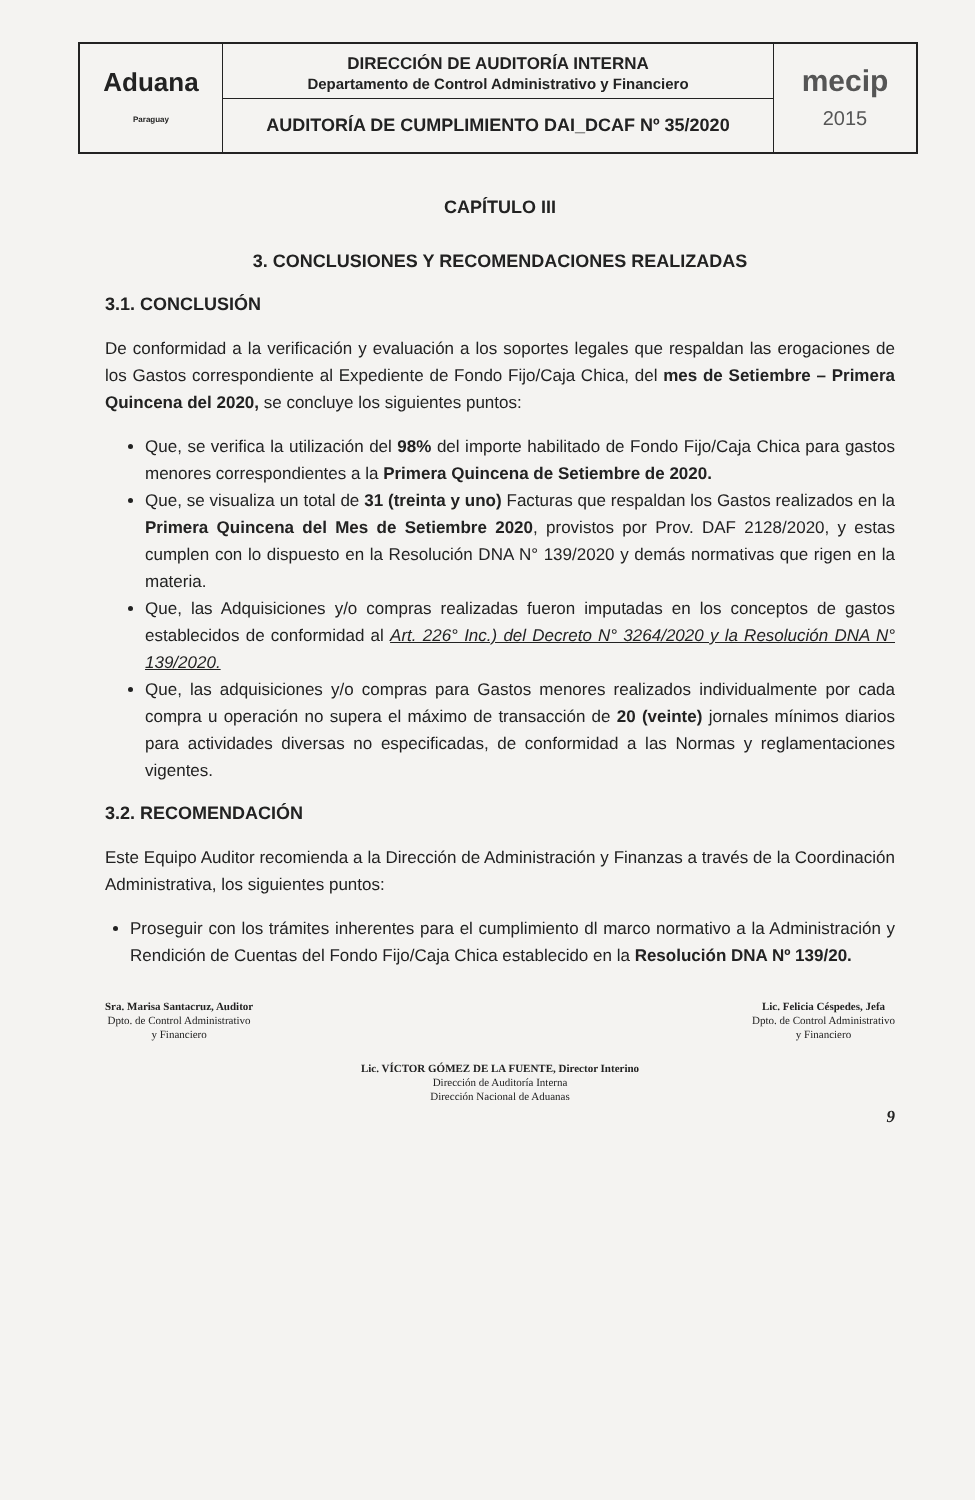| Aduana Paraguay | DIRECCIÓN DE AUDITORÍA INTERNA Departamento de Control Administrativo y Financiero | mecip 2015 |
| | AUDITORÍA DE CUMPLIMIENTO DAI_DCAF Nº 35/2020 | |
CAPÍTULO III
3. CONCLUSIONES Y RECOMENDACIONES REALIZADAS
3.1. CONCLUSIÓN
De conformidad a la verificación y evaluación a los soportes legales que respaldan las erogaciones de los Gastos correspondiente al Expediente de Fondo Fijo/Caja Chica, del mes de Setiembre – Primera Quincena del 2020, se concluye los siguientes puntos:
Que, se verifica la utilización del 98% del importe habilitado de Fondo Fijo/Caja Chica para gastos menores correspondientes a la Primera Quincena de Setiembre de 2020.
Que, se visualiza un total de 31 (treinta y uno) Facturas que respaldan los Gastos realizados en la Primera Quincena del Mes de Setiembre 2020, provistos por Prov. DAF 2128/2020, y estas cumplen con lo dispuesto en la Resolución DNA N° 139/2020 y demás normativas que rigen en la materia.
Que, las Adquisiciones y/o compras realizadas fueron imputadas en los conceptos de gastos establecidos de conformidad al Art. 226° Inc.) del Decreto N° 3264/2020 y la Resolución DNA N° 139/2020.
Que, las adquisiciones y/o compras para Gastos menores realizados individualmente por cada compra u operación no supera el máximo de transacción de 20 (veinte) jornales mínimos diarios para actividades diversas no especificadas, de conformidad a las Normas y reglamentaciones vigentes.
3.2. RECOMENDACIÓN
Este Equipo Auditor recomienda a la Dirección de Administración y Finanzas a través de la Coordinación Administrativa, los siguientes puntos:
Proseguir con los trámites inherentes para el cumplimiento dl marco normativo a la Administración y Rendición de Cuentas del Fondo Fijo/Caja Chica establecido en la Resolución DNA Nº 139/20.
Sra. Marisa Santacruz, Auditor
Dpto. de Control Administrativo
y Financiero
Lic. Felicia Céspedes, Jefa
Dpto. de Control Administrativo
y Financiero
Lic. VÍCTOR GÓMEZ DE LA FUENTE, Director Interino
Dirección de Auditoría Interna
Dirección Nacional de Aduanas
9